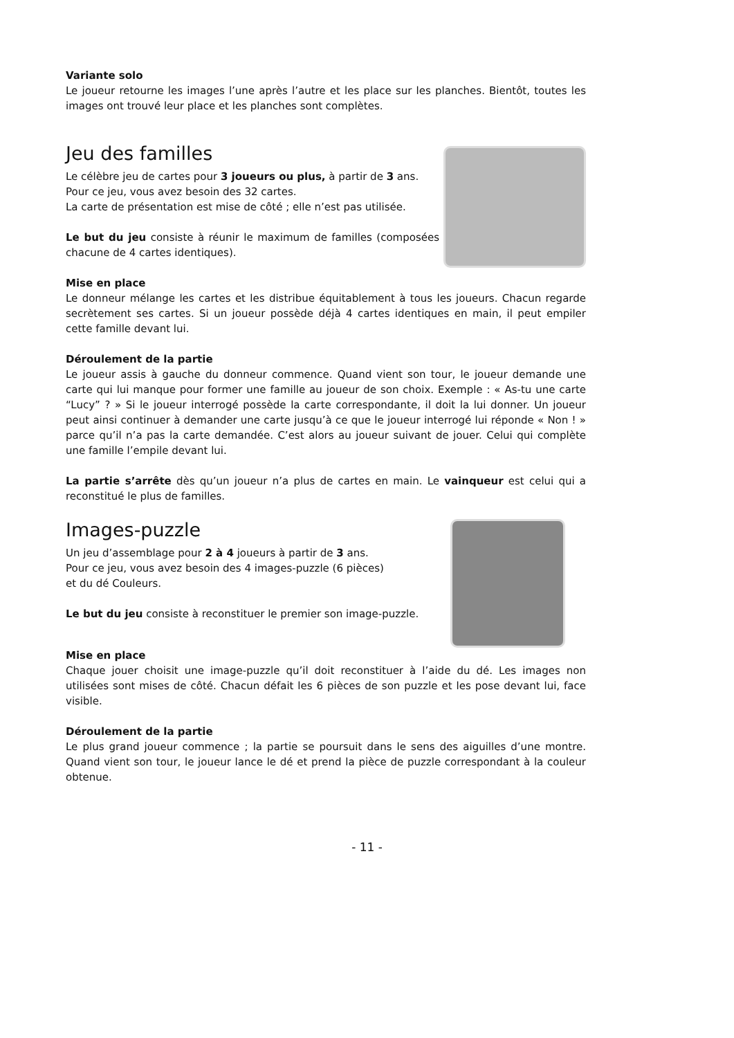Variante solo
Le joueur retourne les images l’une après l’autre et les place sur les planches. Bientôt, toutes les images ont trouvé leur place et les planches sont complètes.
Jeu des familles
Le célèbre jeu de cartes pour 3 joueurs ou plus, à partir de 3 ans.
Pour ce jeu, vous avez besoin des 32 cartes.
La carte de présentation est mise de côté ; elle n’est pas utilisée.
Le but du jeu consiste à réunir le maximum de familles (composées chacune de 4 cartes identiques).
Mise en place
Le donneur mélange les cartes et les distribue équitablement à tous les joueurs. Chacun regarde secrètement ses cartes. Si un joueur possède déjà 4 cartes identiques en main, il peut empiler cette famille devant lui.
Déroulement de la partie
Le joueur assis à gauche du donneur commence. Quand vient son tour, le joueur demande une carte qui lui manque pour former une famille au joueur de son choix. Exemple : « As-tu une carte “Lucy” ? » Si le joueur interrogé possède la carte correspondante, il doit la lui donner. Un joueur peut ainsi continuer à demander une carte jusqu’à ce que le joueur interrogé lui réponde « Non ! » parce qu’il n’a pas la carte demandée. C’est alors au joueur suivant de jouer. Celui qui complète une famille l’empile devant lui.
La partie s’arrête dès qu’un joueur n’a plus de cartes en main. Le vainqueur est celui qui a reconstitué le plus de familles.
Images-puzzle
Un jeu d’assemblage pour 2 à 4 joueurs à partir de 3 ans.
Pour ce jeu, vous avez besoin des 4 images-puzzle (6 pièces)
et du dé Couleurs.
Le but du jeu consiste à reconstituer le premier son image-puzzle.
Mise en place
Chaque jouer choisit une image-puzzle qu’il doit reconstituer à l’aide du dé. Les images non utilisées sont mises de côté. Chacun défait les 6 pièces de son puzzle et les pose devant lui, face visible.
Déroulement de la partie
Le plus grand joueur commence ; la partie se poursuit dans le sens des aiguilles d’une montre. Quand vient son tour, le joueur lance le dé et prend la pièce de puzzle correspondant à la couleur obtenue.
- 11 -